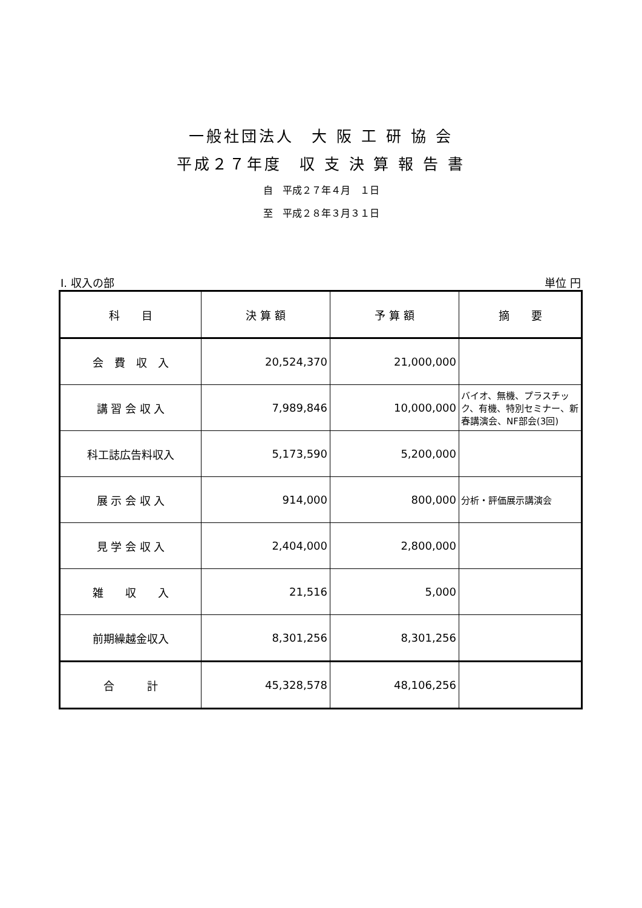一般社団法人　大 阪 工 研 協 会
平成２７年度　収 支 決 算 報 告 書
自　平成２７年４月　１日
至　平成２８年３月３１日
Ⅰ. 収入の部 単位 円
| 科 目 | 決 算 額 | 予 算 額 | 摘 要 |
| --- | --- | --- | --- |
| 会 費 収 入 | 20,524,370 | 21,000,000 | |
| 講 習 会 収 入 | 7,989,846 | 10,000,000 | バイオ、無機、プラスチック、有機、特別セミナー、新春講演会、NF部会(3回) |
| 科工誌広告料収入 | 5,173,590 | 5,200,000 | |
| 展 示 会 収 入 | 914,000 | 800,000 | 分析・評価展示講演会 |
| 見 学 会 収 入 | 2,404,000 | 2,800,000 | |
| 雑 収 入 | 21,516 | 5,000 | |
| 前期繰越金収入 | 8,301,256 | 8,301,256 | |
| 合 計 | 45,328,578 | 48,106,256 | |